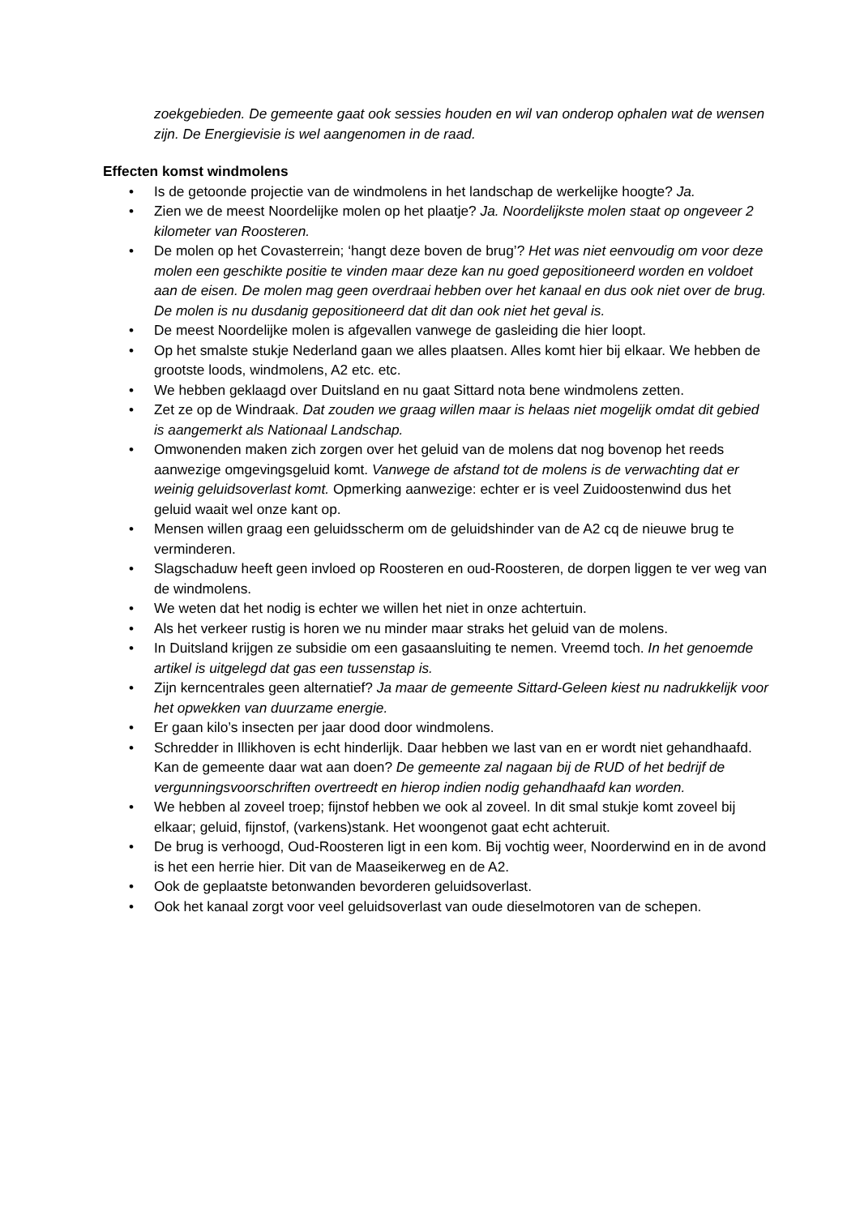zoekgebieden. De gemeente gaat ook sessies houden en wil van onderop ophalen wat de wensen zijn. De Energievisie is wel aangenomen in de raad.
Effecten komst windmolens
• Is de getoonde projectie van de windmolens in het landschap de werkelijke hoogte? Ja.
• Zien we de meest Noordelijke molen op het plaatje? Ja. Noordelijkste molen staat op ongeveer 2 kilometer van Roosteren.
• De molen op het Covasterrein; ‘hangt deze boven de brug’? Het was niet eenvoudig om voor deze molen een geschikte positie te vinden maar deze kan nu goed gepositioneerd worden en voldoet aan de eisen. De molen mag geen overdraai hebben over het kanaal en dus ook niet over de brug. De molen is nu dusdanig gepositioneerd dat dit dan ook niet het geval is.
• De meest Noordelijke molen is afgevallen vanwege de gasleiding die hier loopt.
• Op het smalste stukje Nederland gaan we alles plaatsen. Alles komt hier bij elkaar. We hebben de grootste loods, windmolens, A2 etc. etc.
• We hebben geklaagd over Duitsland en nu gaat Sittard nota bene windmolens zetten.
• Zet ze op de Windraak. Dat zouden we graag willen maar is helaas niet mogelijk omdat dit gebied is aangemerkt als Nationaal Landschap.
• Omwonenden maken zich zorgen over het geluid van de molens dat nog bovenop het reeds aanwezige omgevingsgeluid komt. Vanwege de afstand tot de molens is de verwachting dat er weinig geluidsoverlast komt. Opmerking aanwezige: echter er is veel Zuidoostenwind dus het geluid waait wel onze kant op.
• Mensen willen graag een geluidsscherm om de geluidshinder van de A2 cq de nieuwe brug te verminderen.
• Slagschaduw heeft geen invloed op Roosteren en oud-Roosteren, de dorpen liggen te ver weg van de windmolens.
• We weten dat het nodig is echter we willen het niet in onze achtertuin.
• Als het verkeer rustig is horen we nu minder maar straks het geluid van de molens.
• In Duitsland krijgen ze subsidie om een gasaansluiting te nemen. Vreemd toch. In het genoemde artikel is uitgelegd dat gas een tussenstap is.
• Zijn kerncentrales geen alternatief? Ja maar de gemeente Sittard-Geleen kiest nu nadrukkelijk voor het opwekken van duurzame energie.
• Er gaan kilo’s insecten per jaar dood door windmolens.
• Schredder in Illikhoven is echt hinderlijk. Daar hebben we last van en er wordt niet gehandhaafd. Kan de gemeente daar wat aan doen? De gemeente zal nagaan bij de RUD of het bedrijf de vergunningsvoorschriften overtreedt en hierop indien nodig gehandhaafd kan worden.
• We hebben al zoveel troep; fijnstof hebben we ook al zoveel. In dit smal stukje komt zoveel bij elkaar; geluid, fijnstof, (varkens)stank. Het woongenot gaat echt achteruit.
• De brug is verhoogd, Oud-Roosteren ligt in een kom. Bij vochtig weer, Noorderwind en in de avond is het een herrie hier. Dit van de Maaseikerweg en de A2.
• Ook de geplaatste betonwanden bevorderen geluidsoverlast.
• Ook het kanaal zorgt voor veel geluidsoverlast van oude dieselmotoren van de schepen.